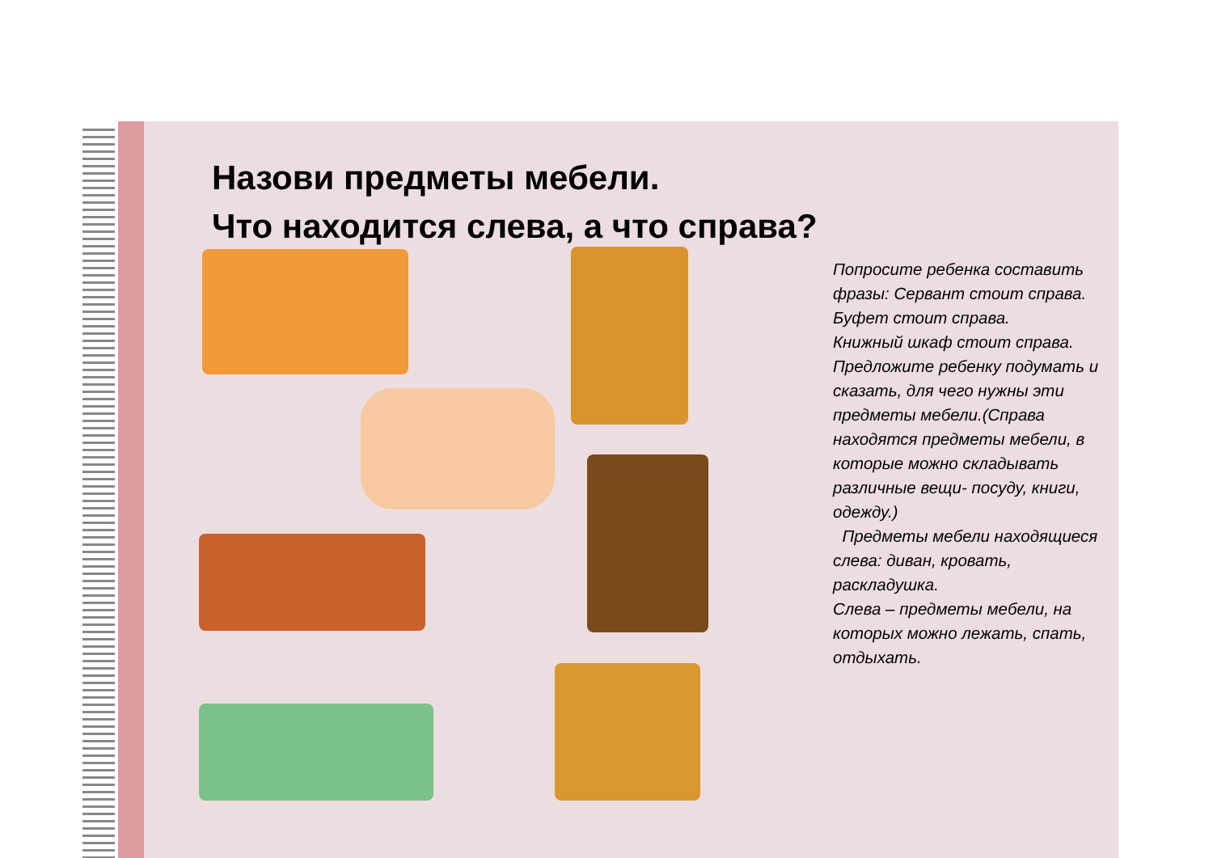Назови предметы мебели.
Что находится слева, а что справа?
Попросите ребенка составить фразы: Сервант стоит справа.
Буфет стоит справа.
Книжный шкаф стоит справа.
Предложите ребенку подумать и сказать, для чего нужны эти предметы мебели.(Справа находятся предметы мебели, в которые можно складывать различные вещи- посуду, книги, одежду.)
Предметы мебели находящиеся слева: диван, кровать, раскладушка.
Слева – предметы мебели, на которых можно лежать, спать, отдыхать.